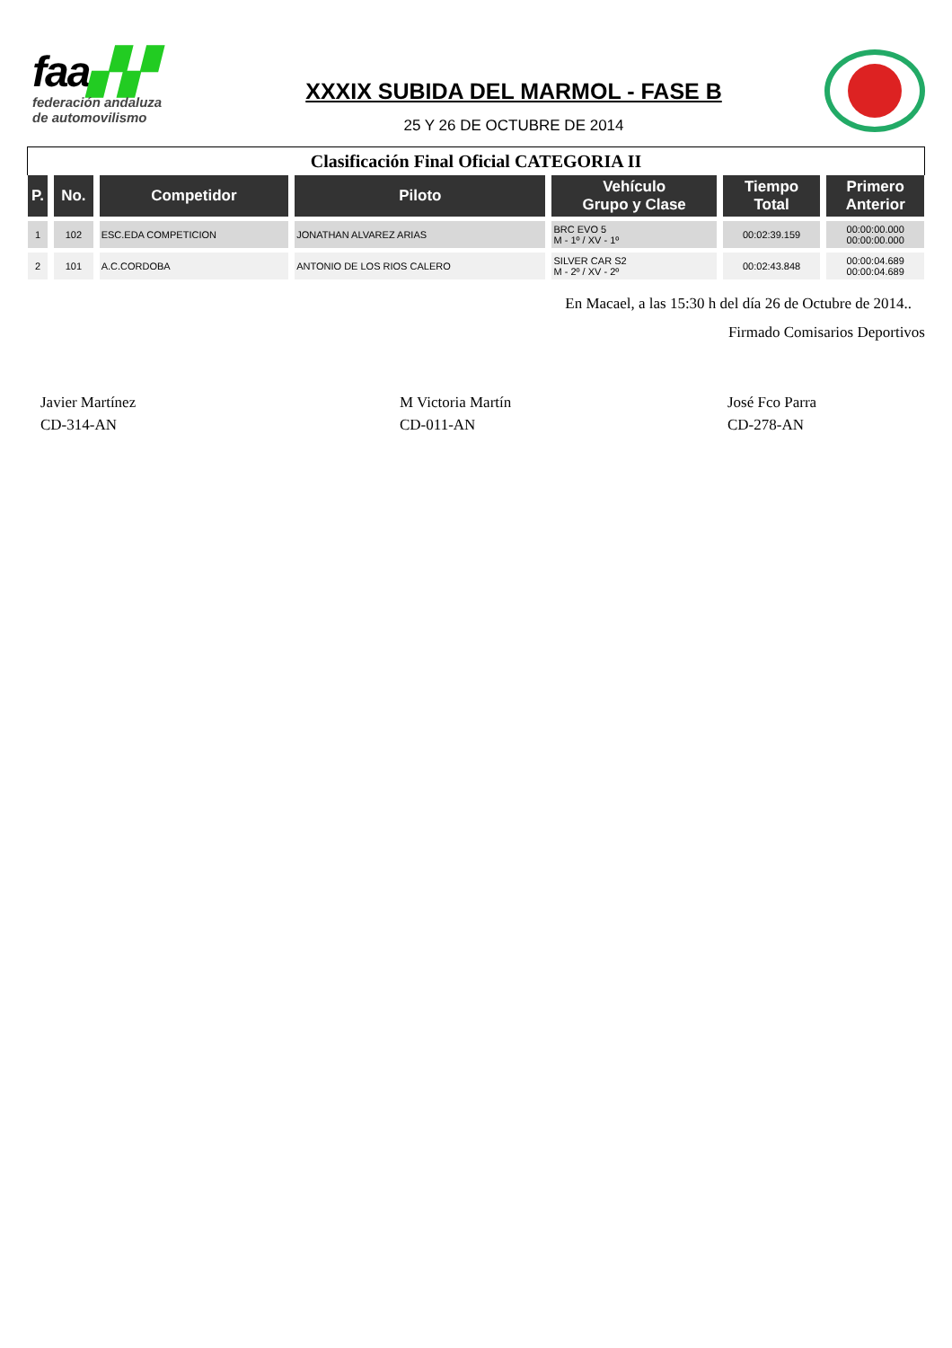faa▞▞
federación andaluza
de automovilismo
XXXIX SUBIDA DEL MARMOL - FASE B
25 Y 26 DE OCTUBRE DE 2014
Clasificación Final Oficial CATEGORIA II
| P. | No. | Competidor | Piloto | Vehículo Grupo y Clase | Tiempo Total | Primero Anterior |
| --- | --- | --- | --- | --- | --- | --- |
| 1 | 102 | ESC.EDA COMPETICION | JONATHAN ALVAREZ ARIAS | BRC EVO 5 M - 1º / XV - 1º | 00:02:39.159 | 00:00:00.000 00:00:00.000 |
| 2 | 101 | A.C.CORDOBA | ANTONIO DE LOS RIOS CALERO | SILVER CAR S2 M - 2º / XV - 2º | 00:02:43.848 | 00:00:04.689 00:00:04.689 |
En Macael, a las 15:30 h del día 26 de Octubre de 2014..
Firmado Comisarios Deportivos
Javier Martínez
CD-314-AN
M Victoria Martín
CD-011-AN
José Fco Parra
CD-278-AN